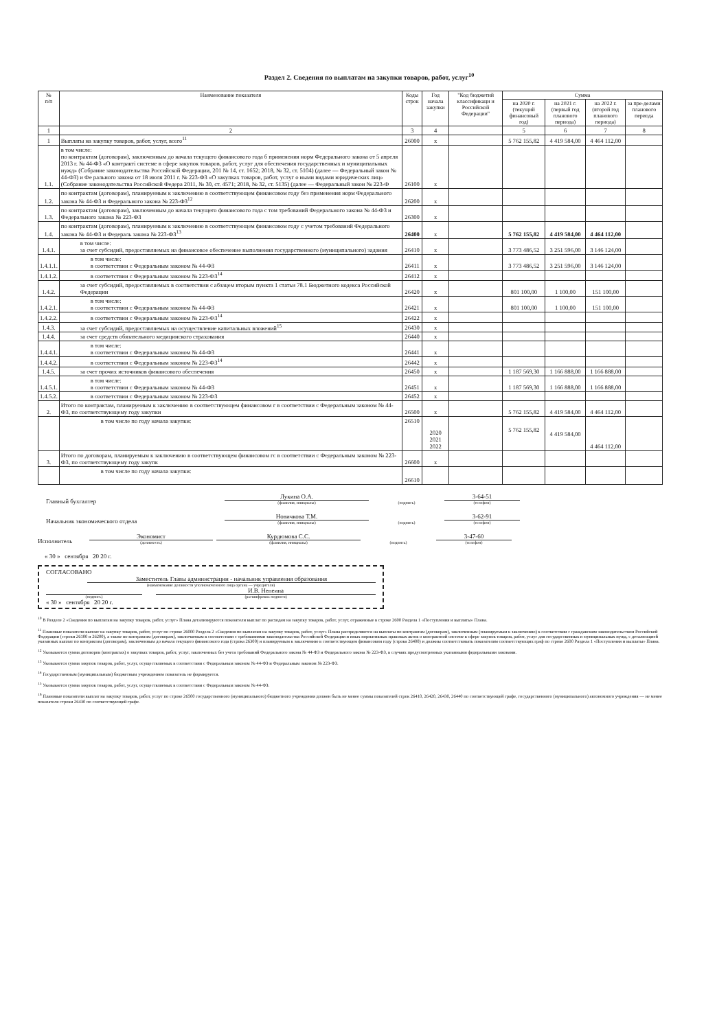Раздел 2. Сведения по выплатам на закупки товаров, работ, услуг<sup>10</sup>
| № п/п | Наименование показателя | Коды строк | Год начала закупки | "Код бюджетнй классификаци и Российской Федерации" | Сумма | | | |
| --- | --- | --- | --- | --- | --- | --- | --- | --- |
| | | | | | на 2020 г. (текущий финансовый год) | на 2021 г. (первый год планового периода) | на 2022 г. (второй год планового периода) | за пре-делами планового периода |
| 1 | 2 | 3 | 4 | | 5 | 6 | 7 | 8 |
| 1 | Выплаты на закупку товаров, работ, услуг, всего<sup>11</sup> | 26000 | x | | 5 762 155,82 | 4 419 584,00 | 4 464 112,00 | |
| 1.1. | в том числе: по контрактам (договорам), заключенным до начала текущего финансового года б применения норм Федерального закона от 5 апреля 2013 г. № 44-ФЗ «О контракті системе в сфере закупок товаров, работ, услуг для обеспечения государственных и муниципальных нужд» (Собрание законодательства Российской Федерации, 201 № 14, ст. 1652; 2018, № 32, ст. 5104) (далее — Федеральный закон № 44-ФЗ) и Фе рального закона от 18 июля 2011 г. № 223-ФЗ «О закупках товаров, работ, услуг о ными видами юридических лиц» (Собрание законодательства Российской Федера 2011, № 30, ст. 4571; 2018, № 32, ст. 5135) (далее — Федеральный закон № 223-Ф | 26100 | x | | | | | |
| 1.2. | по контрактам (договорам), планируемым к заключению в соответствующем финансовом году без применения норм Федерального закона № 44-ФЗ и Федерального закона № 223-ФЗ<sup>12</sup> | 26200 | x | | | | | |
| 1.3. | по контрактам (договорам), заключенным до начала текущего финансового года с том требований Федерального закона № 44-ФЗ и Федерального закона № 223-ФЗ | 26300 | x | | | | | |
| 1.4. | по контрактам (договорам), планируемым к заключению в соответствующем финансовом году с учетом требований Федерального закона № 44-ФЗ и Федераль закона № 223-ФЗ<sup>13</sup> | 26400 | x | | 5 762 155,82 | 4 419 584,00 | 4 464 112,00 | |
| 1.4.1. | в том числе: за счет субсидий, предоставляемых на финансовое обеспечение выполнения государственного (муниципального) задания | 26410 | x | | 3 773 486,52 | 3 251 596,00 | 3 146 124,00 | |
| 1.4.1.1. | в том числе: в соответствии с Федеральным законом № 44-ФЗ | 26411 | x | | 3 773 486,52 | 3 251 596,00 | 3 146 124,00 | |
| 1.4.1.2. | в соответствии с Федеральным законом № 223-ФЗ<sup>14</sup> | 26412 | x | | | | | |
| 1.4.2. | за счет субсидий, предоставляемых в соответствии с абзацем вторым пункта 1 статьи 78.1 Бюджетного кодекса Российской Федерации | 26420 | x | | 801 100,00 | 1 100,00 | 151 100,00 | |
| 1.4.2.1. | в том числе: в соответствии с Федеральным законом № 44-ФЗ | 26421 | x | | 801 100,00 | 1 100,00 | 151 100,00 | |
| 1.4.2.2. | в соответствии с Федеральным законом № 223-ФЗ<sup>14</sup> | 26422 | x | | | | | |
| 1.4.3. | за счет субсидий, предоставляемых на осуществление капитальных вложений<sup>15</sup> | 26430 | x | | | | | |
| 1.4.4. | за счет средств обязательного медицинского страхования | 26440 | x | | | | | |
| 1.4.4.1. | в том числе: в соответствии с Федеральным законом № 44-ФЗ | 26441 | x | | | | | |
| 1.4.4.2. | в соответствии с Федеральным законом № 223-ФЗ<sup>14</sup> | 26442 | x | | | | | |
| 1.4.5. | за счет прочих источников финансового обеспечения | 26450 | x | | 1 187 569,30 | 1 166 888,00 | 1 166 888,00 | |
| 1.4.5.1. | в том числе: в соответствии с Федеральным законом № 44-ФЗ | 26451 | x | | 1 187 569,30 | 1 166 888,00 | 1 166 888,00 | |
| 1.4.5.2. | в соответствии с Федеральным законом № 223-ФЗ | 26452 | x | | | | | |
| 2. | Итого по контрактам, планируемым к заключению в соответствующем финансовом г в соответствии с Федеральным законом № 44-ФЗ, по соответствующему году закупки | 26500 | x | | 5 762 155,82 | 4 419 584,00 | 4 464 112,00 | |
| | в том числе по году начала закупки: | 26510 | 2020 2021 2022 | | 5 762 155,82 | 4 419 584,00 | 4 464 112,00 | |
| 3. | Итого по договорам, планируемым к заключению в соответствующем финансовом гс в соответствии с Федеральным законом № 223-ФЗ, по соответствующему году закупк | 26600 | x | | | | | |
| | в том числе по году начала закупки: | 26610 | | | | | | |
Главный бухгалтер
Лукина О.А.
(фамилия, инициалы)
(подпись)
3-64-51
(телефон)
Начальник экономического отдела
Новичкова Т.М.
(фамилия, инициалы)
(подпись)
3-62-91
(телефон)
Исполнитель
Экономист
(должность)
Курдюмова С.С.
(фамилия, инициалы)
(подпись)
3-47-60
(телефон)
« 30 » сентября 20 20 г.
СОГЛАСОВАНО
Заместитель Главы администрации - начальник управления образования
(наименование должности уполномоченного лица органа — учредителя)
(подпись)
И.В. Непеина
(расшифровка подписи)
« 30 » сентября 20 20 г.
<sup>10</sup> В Разделе 2 «Сведения по выплатам на закупку товаров, работ, услуг» Плана детализируются показатели выплат по расходам на закупку товаров, работ, услуг, отраженные в строке 2600 Раздела 1 «Поступления и выплаты» Плана.
<sup>11</sup> Плановые показатели выплат на закупку товаров, работ, услуг по строке 26000 Раздела 2 «Сведения по выплатам на закупку товаров, работ, услуг» Плана распределяются на выплаты по контрактам (договорам), заключенным (планируемым к заключению) в соответствии с гражданским законодательством Российской Федерации (строки 26100 и 26200), а также по контрактам (договорам), заключаемым в соответствии с требованиями законодательства Российской Федерации и иных нормативных правовых актов о контрактной системе в сфере закупок товаров, работ, услуг для государственных и муниципальных нужд, с детализацией указанных выплат по контрактам (договорам), заключенным до начала текущего финансового года (строка 26300) и планируемым к заключению в соответствующем финансовом году (строка 26400) и должны соответствовать показателям соответствующих граф по строке 2600 Раздела 1 «Поступления и выплаты» Плана.
<sup>12</sup> Указывается сумма договоров (контрактах) о закупках товаров, работ, услуг, заключенных без учета требований Федерального закона № 44-ФЗ и Федерального закона № 223-ФЗ, в случаях предусмотренных указанными федеральными законами.
<sup>13</sup> Указывается сумма закупок товаров, работ, услуг, осуществляемых в соответствии с Федеральным законом № 44-ФЗ и Федеральным законом № 223-ФЗ.
<sup>14</sup> Государственным (муниципальным) бюджетным учреждением показатель не формируется.
<sup>15</sup> Указывается сумма закупок товаров, работ, услуг, осуществляемых в соответствии с Федеральным законом № 44-ФЗ.
<sup>16</sup> Плановые показатели выплат на закупку товаров, работ, услуг по строке 26500 государственного (муниципального) бюджетного учреждения должен быть не менее суммы показателей строк 26410, 26420, 26430, 26440 по соответствующей графе, государственного (муниципального) автономного учреждения — не менее показателя строки 26430 по соответствующей графе.